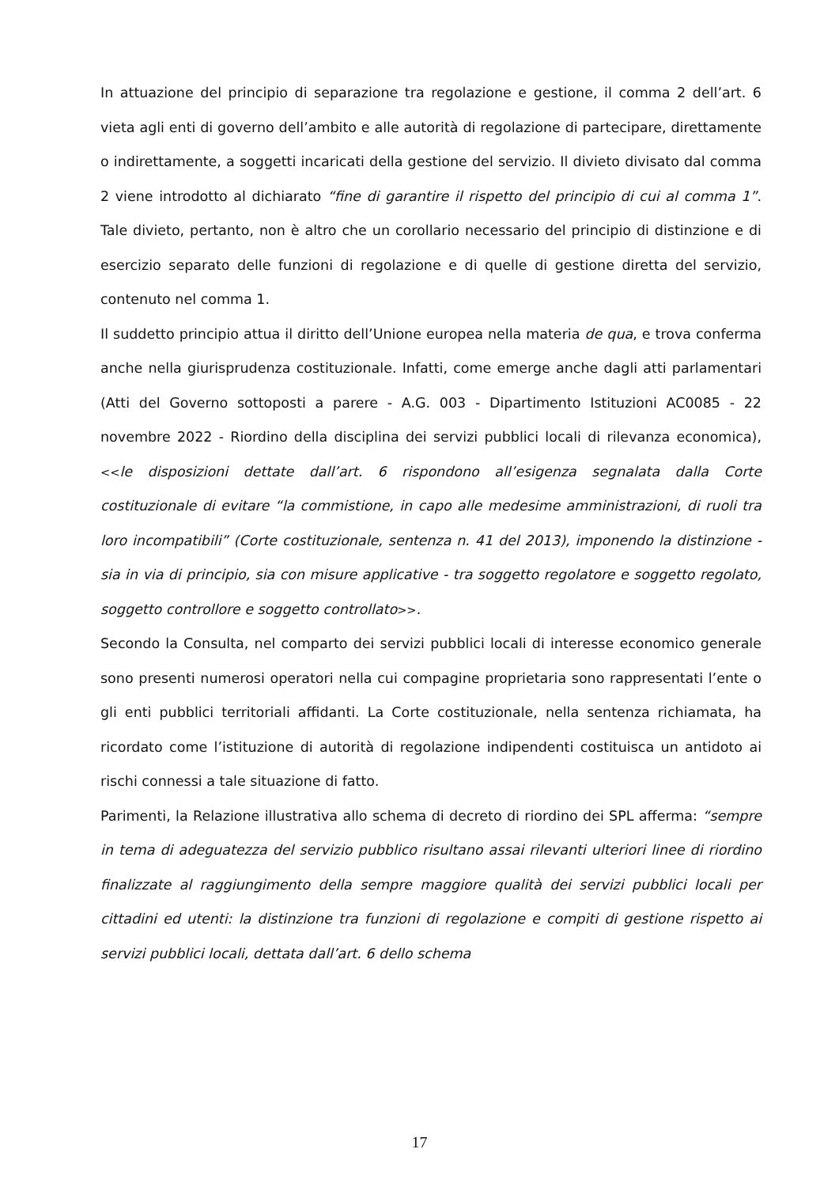In attuazione del principio di separazione tra regolazione e gestione, il comma 2 dell’art. 6 vieta agli enti di governo dell’ambito e alle autorità di regolazione di partecipare, direttamente o indirettamente, a soggetti incaricati della gestione del servizio. Il divieto divisato dal comma 2 viene introdotto al dichiarato “fine di garantire il rispetto del principio di cui al comma 1”. Tale divieto, pertanto, non è altro che un corollario necessario del principio di distinzione e di esercizio separato delle funzioni di regolazione e di quelle di gestione diretta del servizio, contenuto nel comma 1.
Il suddetto principio attua il diritto dell’Unione europea nella materia de qua, e trova conferma anche nella giurisprudenza costituzionale. Infatti, come emerge anche dagli atti parlamentari (Atti del Governo sottoposti a parere - A.G. 003 - Dipartimento Istituzioni AC0085 - 22 novembre 2022 - Riordino della disciplina dei servizi pubblici locali di rilevanza economica), <<le disposizioni dettate dall’art. 6 rispondono all’esigenza segnalata dalla Corte costituzionale di evitare “la commistione, in capo alle medesime amministrazioni, di ruoli tra loro incompatibili” (Corte costituzionale, sentenza n. 41 del 2013), imponendo la distinzione - sia in via di principio, sia con misure applicative - tra soggetto regolatore e soggetto regolato, soggetto controllore e soggetto controllato>>.
Secondo la Consulta, nel comparto dei servizi pubblici locali di interesse economico generale sono presenti numerosi operatori nella cui compagine proprietaria sono rappresentati l’ente o gli enti pubblici territoriali affidanti. La Corte costituzionale, nella sentenza richiamata, ha ricordato come l’istituzione di autorità di regolazione indipendenti costituisca un antidoto ai rischi connessi a tale situazione di fatto.
Parimenti, la Relazione illustrativa allo schema di decreto di riordino dei SPL afferma: “sempre in tema di adeguatezza del servizio pubblico risultano assai rilevanti ulteriori linee di riordino finalizzate al raggiungimento della sempre maggiore qualità dei servizi pubblici locali per cittadini ed utenti: la distinzione tra funzioni di regolazione e compiti di gestione rispetto ai servizi pubblici locali, dettata dall’art. 6 dello schema
17